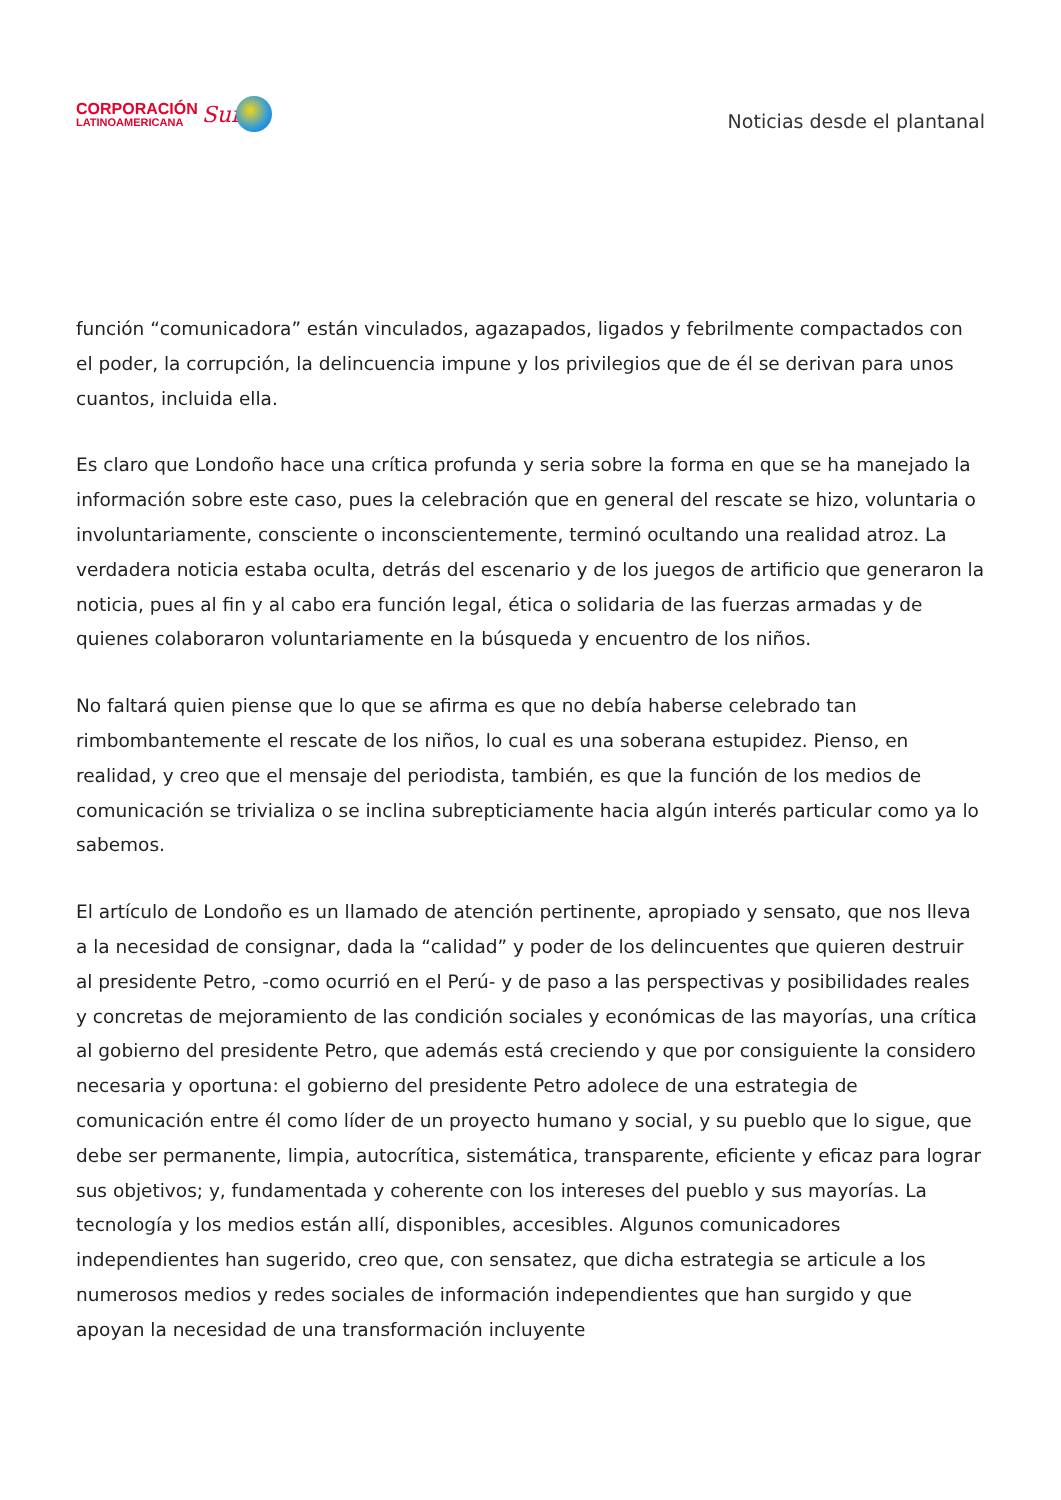CORPORACIÓN
LATINOAMERICANA
Sur
Noticias desde el plantanal
función “comunicadora” están vinculados, agazapados, ligados y febrilmente compactados con el poder, la corrupción, la delincuencia impune y los privilegios que de él se derivan para unos cuantos, incluida ella.
Es claro que Londoño hace una crítica profunda y seria sobre la forma en que se ha manejado la información sobre este caso, pues la celebración que en general del rescate se hizo, voluntaria o involuntariamente, consciente o inconscientemente, terminó ocultando una realidad atroz. La verdadera noticia estaba oculta, detrás del escenario y de los juegos de artificio que generaron la noticia, pues al fin y al cabo era función legal, ética o solidaria de las fuerzas armadas y de quienes colaboraron voluntariamente en la búsqueda y encuentro de los niños.
No faltará quien piense que lo que se afirma es que no debía haberse celebrado tan rimbombantemente el rescate de los niños, lo cual es una soberana estupidez. Pienso, en realidad, y creo que el mensaje del periodista, también, es que la función de los medios de comunicación se trivializa o se inclina subrepticiamente hacia algún interés particular como ya lo sabemos.
El artículo de Londoño es un llamado de atención pertinente, apropiado y sensato, que nos lleva a la necesidad de consignar, dada la “calidad” y poder de los delincuentes que quieren destruir al presidente Petro, -como ocurrió en el Perú- y de paso a las perspectivas y posibilidades reales y concretas de mejoramiento de las condición sociales y económicas de las mayorías, una crítica al gobierno del presidente Petro, que además está creciendo y que por consiguiente la considero necesaria y oportuna: el gobierno del presidente Petro adolece de una estrategia de comunicación entre él como líder de un proyecto humano y social, y su pueblo que lo sigue, que debe ser permanente, limpia, autocrítica, sistemática, transparente, eficiente y eficaz para lograr sus objetivos; y, fundamentada y coherente con los intereses del pueblo y sus mayorías. La tecnología y los medios están allí, disponibles, accesibles. Algunos comunicadores independientes han sugerido, creo que, con sensatez, que dicha estrategia se articule a los numerosos medios y redes sociales de información independientes que han surgido y que apoyan la necesidad de una transformación incluyente